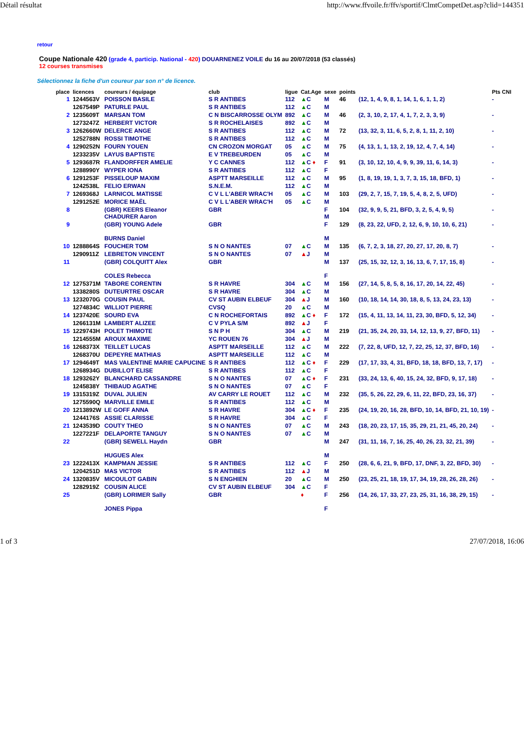Détail résultat http://www.ffvoile.fr/ffv/sportif/ClmtCompetDet.asp?clid=144351
retour
Coupe Nationale 420 (grade 4, particip. National - 420) DOUARNENEZ VOILE du 16 au 20/07/2018 (53 classés)
12 courses transmises
Sélectionnez la fiche d'un coureur par son n° de licence.
| place | licences | coureurs / équipage | club | ligue | Cat.Age | sexe | points | | Pts CNI |
| --- | --- | --- | --- | --- | --- | --- | --- | --- | --- |
| 1 | 1244563V | POISSON BASILE | S R ANTIBES | 112 | ▲ C | M | 46 | (12, 1, 4, 9, 8, 1, 14, 1, 6, 1, 1, 2) | - |
| | 1267549P | PATURLE PAUL | S R ANTIBES | 112 | ▲ C | M | | | |
| 2 | 1235609T | MARSAN TOM | C N BISCARROSSE OLYM | 892 | ▲ C | M | 46 | (2, 3, 10, 2, 17, 4, 1, 7, 2, 3, 3, 9) | - |
| | 1273247Z | HERBERT VICTOR | S R ROCHELAISES | 892 | ▲ C | M | | | |
| 3 | 1262660W | DELERCE ANGE | S R ANTIBES | 112 | ▲ C | M | 72 | (13, 32, 3, 11, 6, 5, 2, 8, 1, 11, 2, 10) | - |
| | 1252788N | ROSSI TIMOTHE | S R ANTIBES | 112 | ▲ C | M | | | |
| 4 | 1290252N | FOURN YOUEN | CN CROZON MORGAT | 05 | ▲ C | M | 75 | (4, 13, 1, 1, 13, 2, 19, 12, 4, 7, 4, 14) | - |
| | 1233235V | LAYUS BAPTISTE | E V TREBEURDEN | 05 | ▲ C | M | | | |
| 5 | 1293687R | FLANDORFFER AMELIE | Y C CANNES | 112 | ▲ C ♦ | F | 91 | (3, 10, 12, 10, 4, 9, 9, 39, 11, 6, 14, 3) | - |
| | 1288990Y | WYPER IONA | S R ANTIBES | 112 | ▲ C | F | | | |
| 6 | 1291253F | PISSELOUP MAXIM | ASPTT MARSEILLE | 112 | ▲ C | M | 95 | (1, 8, 19, 19, 1, 3, 7, 3, 15, 18, BFD, 1) | - |
| | 1242538L | FELIO ERWAN | S.N.E.M. | 112 | ▲ C | M | | | |
| 7 | 1269368J | LARNICOL MATISSE | C V L L'ABER WRAC'H | 05 | ▲ C | M | 103 | (29, 2, 7, 15, 7, 19, 5, 4, 8, 2, 5, UFD) | - |
| | 1291252E | MORICE MAËL | C V L L'ABER WRAC'H | 05 | ▲ C | M | | | |
| 8 | | (GBR) KEERS Eleanor CHADURER Aaron | GBR | | | F M | 104 | (32, 9, 9, 5, 21, BFD, 3, 2, 5, 4, 9, 5) | - |
| 9 | | (GBR) YOUNG Adele BURNS Daniel | GBR | | | F M | 129 | (8, 23, 22, UFD, 2, 12, 6, 9, 10, 10, 6, 21) | - |
| 10 | 1288864S | FOUCHER TOM | S N O NANTES | 07 | ▲ C | M | 135 | (6, 7, 2, 3, 18, 27, 20, 27, 17, 20, 8, 7) | - |
| | 1290911Z | LEBRETON VINCENT | S N O NANTES | 07 | ▲ J | M | | | |
| 11 | | (GBR) COLQUITT Alex COLES Rebecca | GBR | | | M F | 137 | (25, 15, 32, 12, 3, 16, 13, 6, 7, 17, 15, 8) | - |
| 12 | 1275371M | TABORE CORENTIN | S R HAVRE | 304 | ▲ C | M | 156 | (27, 14, 5, 8, 5, 8, 16, 17, 20, 14, 22, 45) | - |
| | 1338280S | DUTEURTRE OSCAR | S R HAVRE | 304 | ▲ C | M | | | |
| 13 | 1232070G | COUSIN PAUL | CV ST AUBIN ELBEUF | 304 | ▲ J | M | 160 | (10, 18, 14, 14, 30, 18, 8, 5, 13, 24, 23, 13) | - |
| | 1274834C | WILLIOT PIERRE | CVSQ | 20 | ▲ C | M | | | |
| 14 | 1237420E | SOURD EVA | C N ROCHEFORTAIS | 892 | ▲ C ♦ | F | 172 | (15, 4, 11, 13, 14, 11, 23, 30, BFD, 5, 12, 34) | - |
| | 1266131M | LAMBERT ALIZEE | C V PYLA S/M | 892 | ▲ J | F | | | |
| 15 | 1229743H | POLET THIMOTE | S N P H | 304 | ▲ C | M | 219 | (21, 35, 24, 20, 33, 14, 12, 13, 9, 27, BFD, 11) | - |
| | 1214555M | AROUX MAXIME | YC ROUEN 76 | 304 | ▲ J | M | | | |
| 16 | 1268373X | TEILLET LUCAS | ASPTT MARSEILLE | 112 | ▲ C | M | 222 | (7, 22, 8, UFD, 12, 7, 22, 25, 12, 37, BFD, 16) | - |
| | 1268370U | DEPEYRE MATHIAS | ASPTT MARSEILLE | 112 | ▲ C | M | | | |
| 17 | 1294649T | MAS VALENTINE MARIE CAPUCINE | S R ANTIBES | 112 | ▲ C ♦ | F | 229 | (17, 17, 33, 4, 31, BFD, 18, 18, BFD, 13, 7, 17) | - |
| | 1268934G | DUBILLOT ELISE | S R ANTIBES | 112 | ▲ C | F | | | |
| 18 | 1293262Y | BLANCHARD CASSANDRE | S N O NANTES | 07 | ▲ C ♦ | F | 231 | (33, 24, 13, 6, 40, 15, 24, 32, BFD, 9, 17, 18) | - |
| | 1245838Y | THIBAUD AGATHE | S N O NANTES | 07 | ▲ C | F | | | |
| 19 | 1315319Z | DUVAL JULIEN | AV CARRY LE ROUET | 112 | ▲ C | M | 232 | (35, 5, 26, 22, 29, 6, 11, 22, BFD, 23, 16, 37) | - |
| | 1275590Q | MARVILLE EMILE | S R ANTIBES | 112 | ▲ C | M | | | |
| 20 | 1213892W | LE GOFF ANNA | S R HAVRE | 304 | ▲ C ♦ | F | 235 | (24, 19, 20, 16, 28, BFD, 10, 14, BFD, 21, 10, 19) | - |
| | 1244176S | ASSIE CLARISSE | S R HAVRE | 304 | ▲ C | F | | | |
| 21 | 1243539D | COUTY THEO | S N O NANTES | 07 | ▲ C | M | 243 | (18, 20, 23, 17, 15, 35, 29, 21, 21, 45, 20, 24) | - |
| | 1227221F | DELAPORTE TANGUY | S N O NANTES | 07 | ▲ C | M | | | |
| 22 | | (GBR) SEWELL Haydn HUGUES Alex | GBR | | | M M | 247 | (31, 11, 16, 7, 16, 25, 40, 26, 23, 32, 21, 39) | - |
| 23 | 1222413X | KAMPMAN JESSIE | S R ANTIBES | 112 | ▲ C | F | 250 | (28, 6, 6, 21, 9, BFD, 17, DNF, 3, 22, BFD, 30) | - |
| | 1204251D | MAS VICTOR | S R ANTIBES | 112 | ▲ J | M | | | |
| 24 | 1320835V | MICOULOT GABIN | S N ENGHIEN | 20 | ▲ C | M | 250 | (23, 25, 21, 18, 19, 17, 34, 19, 28, 26, 28, 26) | - |
| | 1282919Z | COUSIN ALICE | CV ST AUBIN ELBEUF | 304 | ▲ C | F | | | |
| 25 | | (GBR) LORIMER Sally JONES Pippa | GBR | | ♦ | F F | 256 | (14, 26, 17, 33, 27, 23, 25, 31, 16, 38, 29, 15) | - |
1 of 3 27/07/2018, 16:06